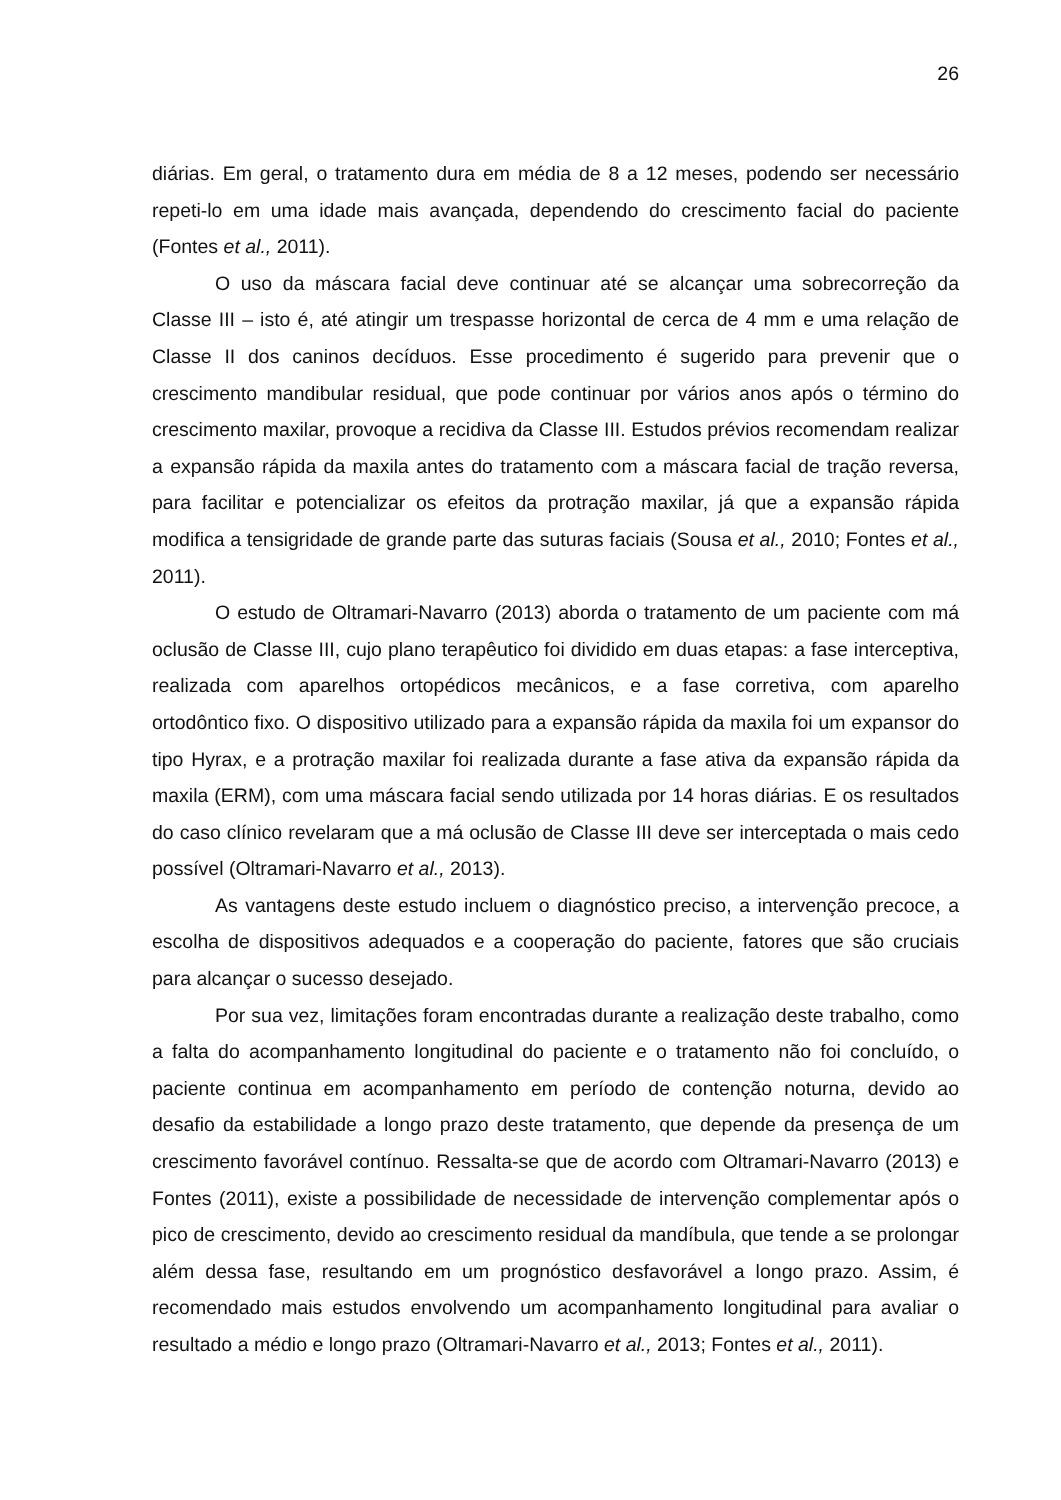26
diárias. Em geral, o tratamento dura em média de 8 a 12 meses, podendo ser necessário repeti-lo em uma idade mais avançada, dependendo do crescimento facial do paciente (Fontes et al., 2011).
O uso da máscara facial deve continuar até se alcançar uma sobrecorreção da Classe III – isto é, até atingir um trespasse horizontal de cerca de 4 mm e uma relação de Classe II dos caninos decíduos. Esse procedimento é sugerido para prevenir que o crescimento mandibular residual, que pode continuar por vários anos após o término do crescimento maxilar, provoque a recidiva da Classe III. Estudos prévios recomendam realizar a expansão rápida da maxila antes do tratamento com a máscara facial de tração reversa, para facilitar e potencializar os efeitos da protração maxilar, já que a expansão rápida modifica a tensigridade de grande parte das suturas faciais (Sousa et al., 2010; Fontes et al., 2011).
O estudo de Oltramari-Navarro (2013) aborda o tratamento de um paciente com má oclusão de Classe III, cujo plano terapêutico foi dividido em duas etapas: a fase interceptiva, realizada com aparelhos ortopédicos mecânicos, e a fase corretiva, com aparelho ortodôntico fixo. O dispositivo utilizado para a expansão rápida da maxila foi um expansor do tipo Hyrax, e a protração maxilar foi realizada durante a fase ativa da expansão rápida da maxila (ERM), com uma máscara facial sendo utilizada por 14 horas diárias. E os resultados do caso clínico revelaram que a má oclusão de Classe III deve ser interceptada o mais cedo possível (Oltramari-Navarro et al., 2013).
As vantagens deste estudo incluem o diagnóstico preciso, a intervenção precoce, a escolha de dispositivos adequados e a cooperação do paciente, fatores que são cruciais para alcançar o sucesso desejado.
Por sua vez, limitações foram encontradas durante a realização deste trabalho, como a falta do acompanhamento longitudinal do paciente e o tratamento não foi concluído, o paciente continua em acompanhamento em período de contenção noturna, devido ao desafio da estabilidade a longo prazo deste tratamento, que depende da presença de um crescimento favorável contínuo. Ressalta-se que de acordo com Oltramari-Navarro (2013) e Fontes (2011), existe a possibilidade de necessidade de intervenção complementar após o pico de crescimento, devido ao crescimento residual da mandíbula, que tende a se prolongar além dessa fase, resultando em um prognóstico desfavorável a longo prazo. Assim, é recomendado mais estudos envolvendo um acompanhamento longitudinal para avaliar o resultado a médio e longo prazo (Oltramari-Navarro et al., 2013; Fontes et al., 2011).